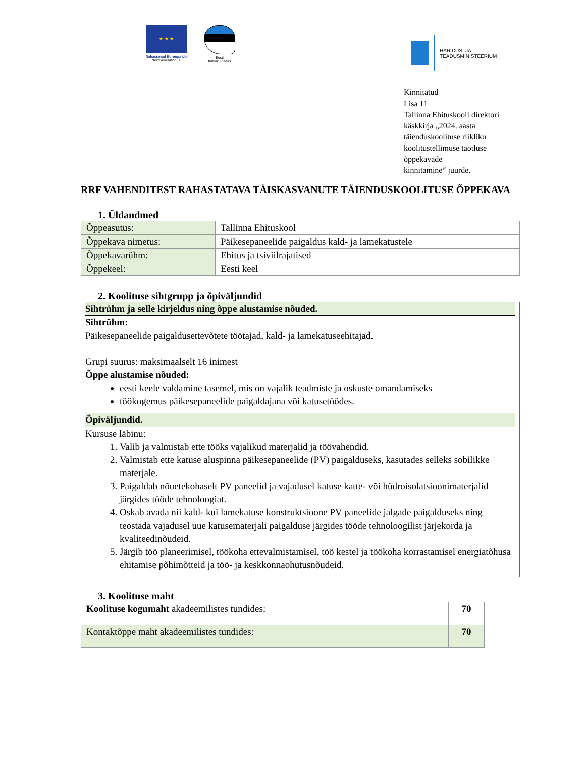★ ★ ★
Rahastanud Euroopa Liit
NextGenerationEU
Eesti
tuleviku heaks
HARIDUS- JA
TEADUSMINISTEERIUM
Kinnitatud
Lisa 11
Tallinna Ehituskooli direktori
käskkirja „2024. aasta
täienduskoolituse riikliku
koolitustellimuse taotluse
õppekavade
kinnitamine“ juurde.
RRF VAHENDITEST RAHASTATAVA TÄISKASVANUTE TÄIENDUSKOOLITUSE ÕPPEKAVA
1. Üldandmed
| Õppeasutus: | Tallinna Ehituskool |
| Õppekava nimetus: | Päikesepaneelide paigaldus kald- ja lamekatustele |
| Õppekavarühm: | Ehitus ja tsiviilrajatised |
| Õppekeel: | Eesti keel |
2. Koolituse sihtgrupp ja õpiväljundid
Sihtrühm ja selle kirjeldus ning õppe alustamise nõuded.
Sihtrühm:
Päikesepaneelide paigaldusettevõtete töötajad, kald- ja lamekatuseehitajad.
Grupi suurus: maksimaalselt 16 inimest
Õppe alustamise nõuded:
eesti keele valdamine tasemel, mis on vajalik teadmiste ja oskuste omandamiseks
töökogemus päikesepaneelide paigaldajana või katusetöödes.
Õpiväljundid.
Kursuse läbinu:
1. Valib ja valmistab ette tööks vajalikud materjalid ja töövahendid.
2. Valmistab ette katuse aluspinna päikesepaneelide (PV) paigalduseks, kasutades selleks sobilikke materjale.
3. Paigaldab nõuetekohaselt PV paneelid ja vajadusel katuse katte- või hüdroisolatsioonimaterjalid järgides tööde tehnoloogiat.
4. Oskab avada nii kald- kui lamekatuse konstruktsioone PV paneelide jalgade paigalduseks ning teostada vajadusel uue katusematerjali paigalduse järgides tööde tehnoloogilist järjekorda ja kvaliteedinõudeid.
5. Järgib töö planeerimisel, töökoha ettevalmistamisel, töö kestel ja töökoha korrastamisel energiatõhusa ehitamise põhimõtteid ja töö- ja keskkonnaohutusnõudeid.
3. Koolituse maht
| Koolituse kogumaht akadeemilistes tundides: | 70 |
| Kontaktõppe maht akadeemilistes tundides: | 70 |